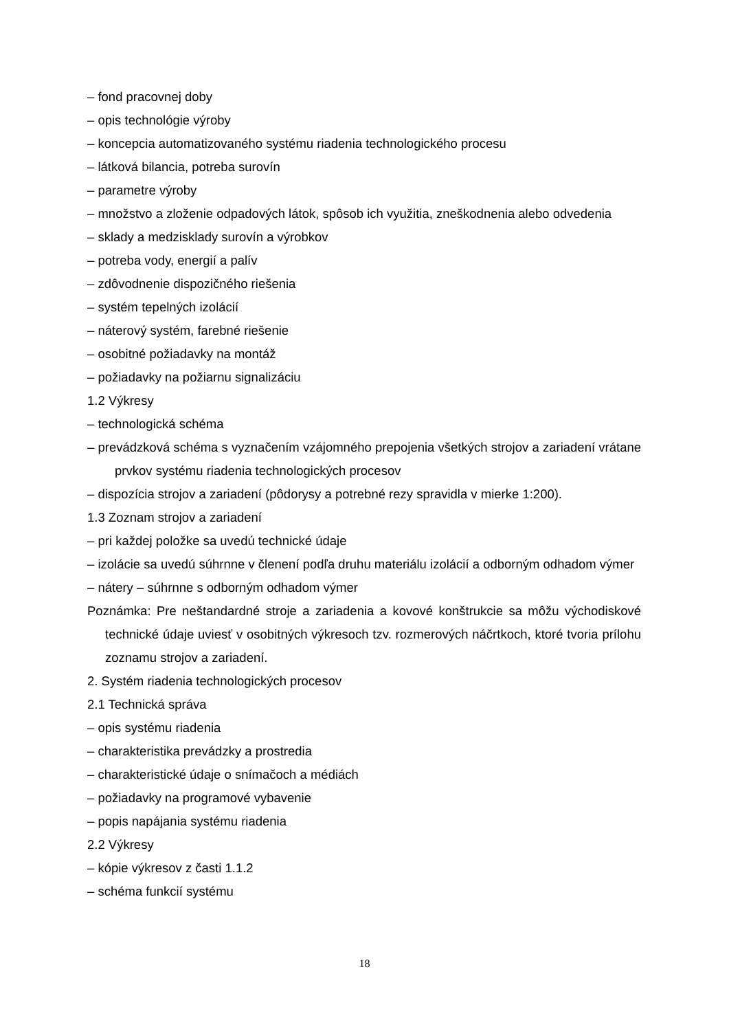– fond pracovnej doby
– opis technológie výroby
– koncepcia automatizovaného systému riadenia technologického procesu
– látková bilancia, potreba surovín
– parametre výroby
– množstvo a zloženie odpadových látok, spôsob ich využitia, zneškodnenia alebo odvedenia
– sklady a medzisklady surovín a výrobkov
– potreba vody, energií a palív
– zdôvodnenie dispozičného riešenia
– systém tepelných izolácií
– náterový systém, farebné riešenie
– osobitné požiadavky na montáž
– požiadavky na požiarnu signalizáciu
1.2 Výkresy
– technologická schéma
– prevádzková schéma s vyznačením vzájomného prepojenia všetkých strojov a zariadení vrátane prvkov systému riadenia technologických procesov
– dispozícia strojov a zariadení (pôdorysy a potrebné rezy spravidla v mierke 1:200).
1.3 Zoznam strojov a zariadení
– pri každej položke sa uvedú technické údaje
– izolácie sa uvedú súhrnne v členení podľa druhu materiálu izolácií a odborným odhadom výmer
– nátery – súhrnne s odborným odhadom výmer
Poznámka: Pre neštandardné stroje a zariadenia a kovové konštrukcie sa môžu východiskové technické údaje uviesť v osobitných výkresoch tzv. rozmerových náčrtkoch, ktoré tvoria prílohu zoznamu strojov a zariadení.
2. Systém riadenia technologických procesov
2.1 Technická správa
– opis systému riadenia
– charakteristika prevádzky a prostredia
– charakteristické údaje o snímačoch a médiách
– požiadavky na programové vybavenie
– popis napájania systému riadenia
2.2 Výkresy
– kópie výkresov z časti 1.1.2
– schéma funkcií systému
18